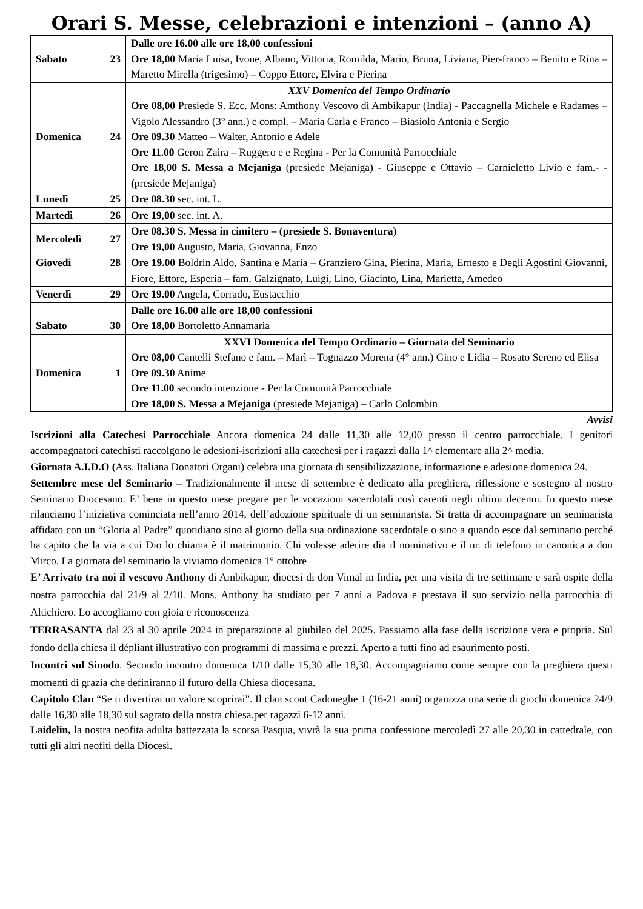Orari S. Messe, celebrazioni e intenzioni – (anno A)
| Sabato 23 | Dalle ore 16.00 alle ore 18,00 confessioni Ore 18,00 Maria Luisa, Ivone, Albano, Vittoria, Romilda, Mario, Bruna, Liviana, Pier-franco – Benito e Rina – Maretto Mirella (trigesimo) – Coppo Ettore, Elvira e Pierina |
| Domenica 24 | XXV Domenica del Tempo Ordinario Ore 08,00 Presiede S. Ecc. Mons: Amthony Vescovo di Ambikapur (India) - Paccagnella Michele e Radames – Vigolo Alessandro (3° ann.) e compl. – Maria Carla e Franco – Biasiolo Antonia e Sergio Ore 09.30 Matteo – Walter, Antonio e Adele Ore 11.00 Geron Zaira – Ruggero e e Regina - Per la Comunità Parrocchiale Ore 18,00 S. Messa a Mejaniga (presiede Mejaniga) - Giuseppe e Ottavio – Carnieletto Livio e fam.- - ( presiede Mejaniga) |
| Lunedì 25 | Ore 08.30 sec. int. L. |
| Martedì 26 | Ore 19,00 sec. int. A. |
| Mercoledì 27 | Ore 08.30 S. Messa in cimitero – (presiede S. Bonaventura) Ore 19,00 Augusto, Maria, Giovanna, Enzo |
| Giovedì 28 | Ore 19.00 Boldrin Aldo, Santina e Maria – Granziero Gina, Pierina, Maria, Ernesto e Degli Agostini Giovanni, Fiore, Ettore, Esperia – fam. Galzignato, Luigi, Lino, Giacinto, Lina, Marietta, Amedeo |
| Venerdì 29 | Ore 19.00 Angela, Corrado, Eustacchio |
| Sabato 30 | Dalle ore 16.00 alle ore 18,00 confessioni Ore 18,00 Bortoletto Annamaria |
| Domenica 1 | XXVI Domenica del Tempo Ordinario – Giornata del Seminario Ore 08,00 Cantelli Stefano e fam. – Marì – Tognazzo Morena (4° ann.) Gino e Lidia – Rosato Sereno ed Elisa Ore 09.30 Anime Ore 11.00 secondo intenzione - Per la Comunità Parrocchiale Ore 18,00 S. Messa a Mejaniga (presiede Mejaniga) – Carlo Colombin |
Avvisi
Iscrizioni alla Catechesi Parrocchiale Ancora domenica 24 dalle 11,30 alle 12,00 presso il centro parrocchiale. I genitori accompagnatori catechisti raccolgono le adesioni-iscrizioni alla catechesi per i ragazzi dalla 1^ elementare alla 2^ media.
Giornata A.I.D.O (Ass. Italiana Donatori Organi) celebra una giornata di sensibilizzazione, informazione e adesione domenica 24.
Settembre mese del Seminario – Tradizionalmente il mese di settembre è dedicato alla preghiera, riflessione e sostegno al nostro Seminario Diocesano. E’ bene in questo mese pregare per le vocazioni sacerdotali così carenti negli ultimi decenni. In questo mese rilanciamo l’iniziativa cominciata nell’anno 2014, dell’adozione spirituale di un seminarista. Si tratta di accompagnare un seminarista affidato con un “Gloria al Padre” quotidiano sino al giorno della sua ordinazione sacerdotale o sino a quando esce dal seminario perché ha capito che la via a cui Dio lo chiama è il matrimonio. Chi volesse aderire dia il nominativo e il nr. di telefono in canonica a don Mirco. La giornata del seminario la viviamo domenica 1° ottobre
E’ Arrivato tra noi il vescovo Anthony di Ambikapur, diocesi di don Vimal in India, per una visita di tre settimane e sarà ospite della nostra parrocchia dal 21/9 al 2/10. Mons. Anthony ha studiato per 7 anni a Padova e prestava il suo servizio nella parrocchia di Altichiero. Lo accogliamo con gioia e riconoscenza
TERRASANTA dal 23 al 30 aprile 2024 in preparazione al giubileo del 2025. Passiamo alla fase della iscrizione vera e propria. Sul fondo della chiesa il dépliant illustrativo con programmi di massima e prezzi. Aperto a tutti fino ad esaurimento posti.
Incontri sul Sinodo. Secondo incontro domenica 1/10 dalle 15,30 alle 18,30. Accompagniamo come sempre con la preghiera questi momenti di grazia che definiranno il futuro della Chiesa diocesana.
Capitolo Clan “Se ti divertirai un valore scoprirai”. Il clan scout Cadoneghe 1 (16-21 anni) organizza una serie di giochi domenica 24/9 dalle 16,30 alle 18,30 sul sagrato della nostra chiesa.per ragazzi 6-12 anni.
Laidelin, la nostra neofita adulta battezzata la scorsa Pasqua, vivrà la sua prima confessione mercoledì 27 alle 20,30 in cattedrale, con tutti gli altri neofiti della Diocesi.